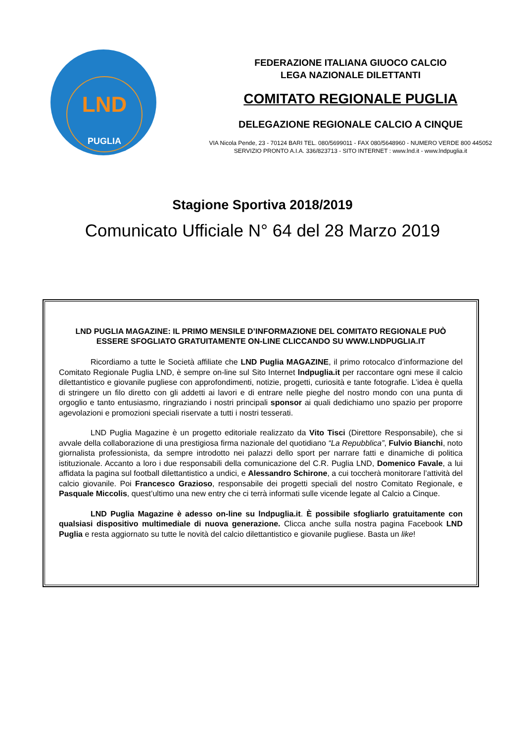LND
PUGLIA
FEDERAZIONE ITALIANA GIUOCO CALCIO
LEGA NAZIONALE DILETTANTI
COMITATO REGIONALE PUGLIA
DELEGAZIONE REGIONALE CALCIO A CINQUE
VIA Nicola Pende, 23 - 70124 BARI TEL. 080/5699011 - FAX 080/5648960 - NUMERO VERDE 800 445052
SERVIZIO PRONTO A.I.A. 336/823713 - SITO INTERNET : www.lnd.it - www.lndpuglia.it
Stagione Sportiva 2018/2019
Comunicato Ufficiale N° 64 del 28 Marzo 2019
LND PUGLIA MAGAZINE: IL PRIMO MENSILE D’INFORMAZIONE DEL COMITATO REGIONALE PUÒ ESSERE SFOGLIATO GRATUITAMENTE ON-LINE CLICCANDO SU WWW.LNDPUGLIA.IT
Ricordiamo a tutte le Società affiliate che LND Puglia MAGAZINE, il primo rotocalco d’informazione del Comitato Regionale Puglia LND, è sempre on-line sul Sito Internet lndpuglia.it per raccontare ogni mese il calcio dilettantistico e giovanile pugliese con approfondimenti, notizie, progetti, curiosità e tante fotografie. L’idea è quella di stringere un filo diretto con gli addetti ai lavori e di entrare nelle pieghe del nostro mondo con una punta di orgoglio e tanto entusiasmo, ringraziando i nostri principali sponsor ai quali dedichiamo uno spazio per proporre agevolazioni e promozioni speciali riservate a tutti i nostri tesserati.
LND Puglia Magazine è un progetto editoriale realizzato da Vito Tisci (Direttore Responsabile), che si avvale della collaborazione di una prestigiosa firma nazionale del quotidiano “La Repubblica”, Fulvio Bianchi, noto giornalista professionista, da sempre introdotto nei palazzi dello sport per narrare fatti e dinamiche di politica istituzionale. Accanto a loro i due responsabili della comunicazione del C.R. Puglia LND, Domenico Favale, a lui affidata la pagina sul football dilettantistico a undici, e Alessandro Schirone, a cui toccherà monitorare l’attività del calcio giovanile. Poi Francesco Grazioso, responsabile dei progetti speciali del nostro Comitato Regionale, e Pasquale Miccolis, quest’ultimo una new entry che ci terrà informati sulle vicende legate al Calcio a Cinque.
LND Puglia Magazine è adesso on-line su lndpuglia.it. È possibile sfogliarlo gratuitamente con qualsiasi dispositivo multimediale di nuova generazione. Clicca anche sulla nostra pagina Facebook LND Puglia e resta aggiornato su tutte le novità del calcio dilettantistico e giovanile pugliese. Basta un like!